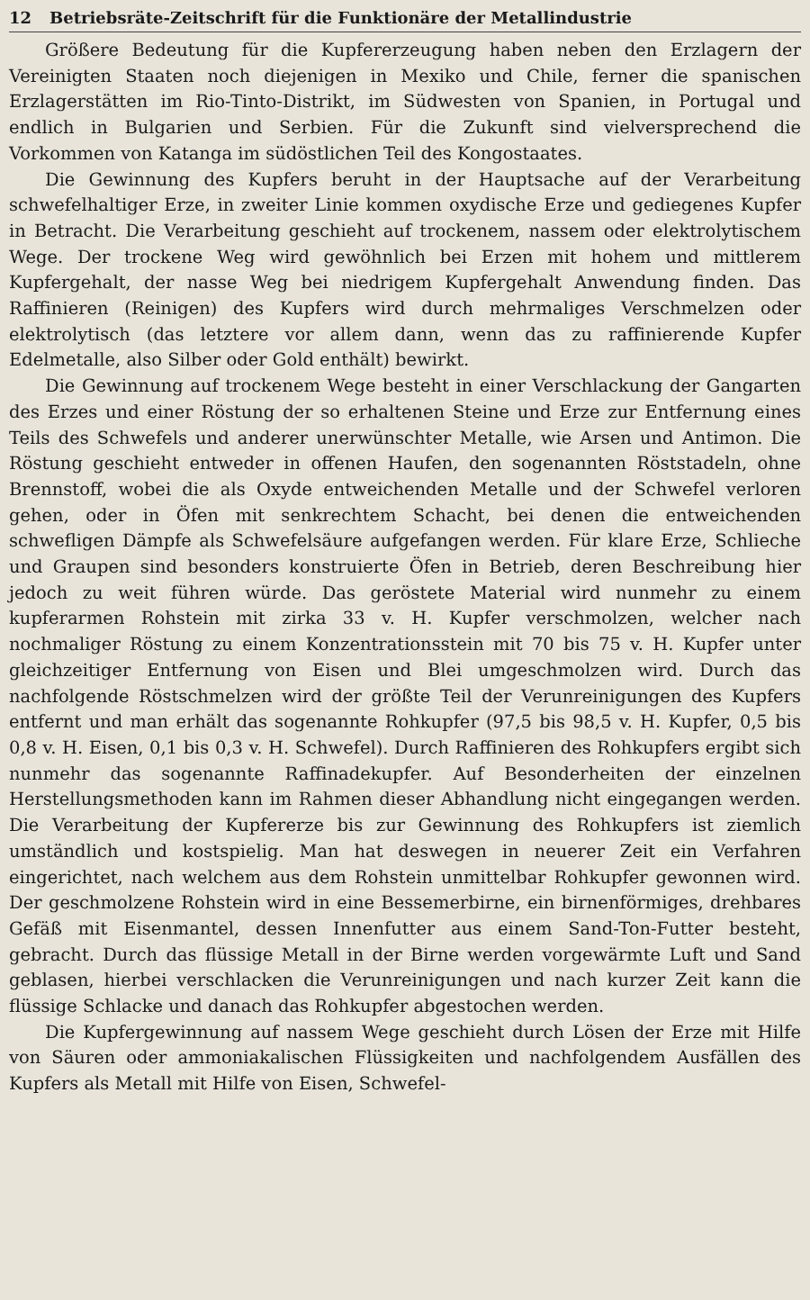12 Betriebsräte-Zeitschrift für die Funktionäre der Metallindustrie
Größere Bedeutung für die Kupfererzeugung haben neben den Erzlagern der Vereinigten Staaten noch diejenigen in Mexiko und Chile, ferner die spanischen Erzlagerstätten im Rio-Tinto-Distrikt, im Südwesten von Spanien, in Portugal und endlich in Bulgarien und Serbien. Für die Zukunft sind vielversprechend die Vorkommen von Katanga im südöstlichen Teil des Kongostaates.
Die Gewinnung des Kupfers beruht in der Hauptsache auf der Verarbeitung schwefelhaltiger Erze, in zweiter Linie kommen oxydische Erze und gediegenes Kupfer in Betracht. Die Verarbeitung geschieht auf trockenem, nassem oder elektrolytischem Wege. Der trockene Weg wird gewöhnlich bei Erzen mit hohem und mittlerem Kupfergehalt, der nasse Weg bei niedrigem Kupfergehalt Anwendung finden. Das Raffinieren (Reinigen) des Kupfers wird durch mehrmaliges Verschmelzen oder elektrolytisch (das letztere vor allem dann, wenn das zu raffinierende Kupfer Edelmetalle, also Silber oder Gold enthält) bewirkt.
Die Gewinnung auf trockenem Wege besteht in einer Verschlackung der Gangarten des Erzes und einer Röstung der so erhaltenen Steine und Erze zur Entfernung eines Teils des Schwefels und anderer unerwünschter Metalle, wie Arsen und Antimon. Die Röstung geschieht entweder in offenen Haufen, den sogenannten Röststadeln, ohne Brennstoff, wobei die als Oxyde entweichenden Metalle und der Schwefel verloren gehen, oder in Öfen mit senkrechtem Schacht, bei denen die entweichenden schwefligen Dämpfe als Schwefelsäure aufgefangen werden. Für klare Erze, Schlieche und Graupen sind besonders konstruierte Öfen in Betrieb, deren Beschreibung hier jedoch zu weit führen würde. Das geröstete Material wird nunmehr zu einem kupferarmen Rohstein mit zirka 33 v. H. Kupfer verschmolzen, welcher nach nochmaliger Röstung zu einem Konzentrationsstein mit 70 bis 75 v. H. Kupfer unter gleichzeitiger Entfernung von Eisen und Blei umgeschmolzen wird. Durch das nachfolgende Röstschmelzen wird der größte Teil der Verunreinigungen des Kupfers entfernt und man erhält das sogenannte Rohkupfer (97,5 bis 98,5 v. H. Kupfer, 0,5 bis 0,8 v. H. Eisen, 0,1 bis 0,3 v. H. Schwefel). Durch Raffinieren des Rohkupfers ergibt sich nunmehr das sogenannte Raffinadekupfer. Auf Besonderheiten der einzelnen Herstellungsmethoden kann im Rahmen dieser Abhandlung nicht eingegangen werden. Die Verarbeitung der Kupfererze bis zur Gewinnung des Rohkupfers ist ziemlich umständlich und kostspielig. Man hat deswegen in neuerer Zeit ein Verfahren eingerichtet, nach welchem aus dem Rohstein unmittelbar Rohkupfer gewonnen wird. Der geschmolzene Rohstein wird in eine Bessemerbirne, ein birnenförmiges, drehbares Gefäß mit Eisenmantel, dessen Innenfutter aus einem Sand-Ton-Futter besteht, gebracht. Durch das flüssige Metall in der Birne werden vorgewärmte Luft und Sand geblasen, hierbei verschlacken die Verunreinigungen und nach kurzer Zeit kann die flüssige Schlacke und danach das Rohkupfer abgestochen werden.
Die Kupfergewinnung auf nassem Wege geschieht durch Lösen der Erze mit Hilfe von Säuren oder ammoniakalischen Flüssigkeiten und nachfolgendem Ausfällen des Kupfers als Metall mit Hilfe von Eisen, Schwefel-